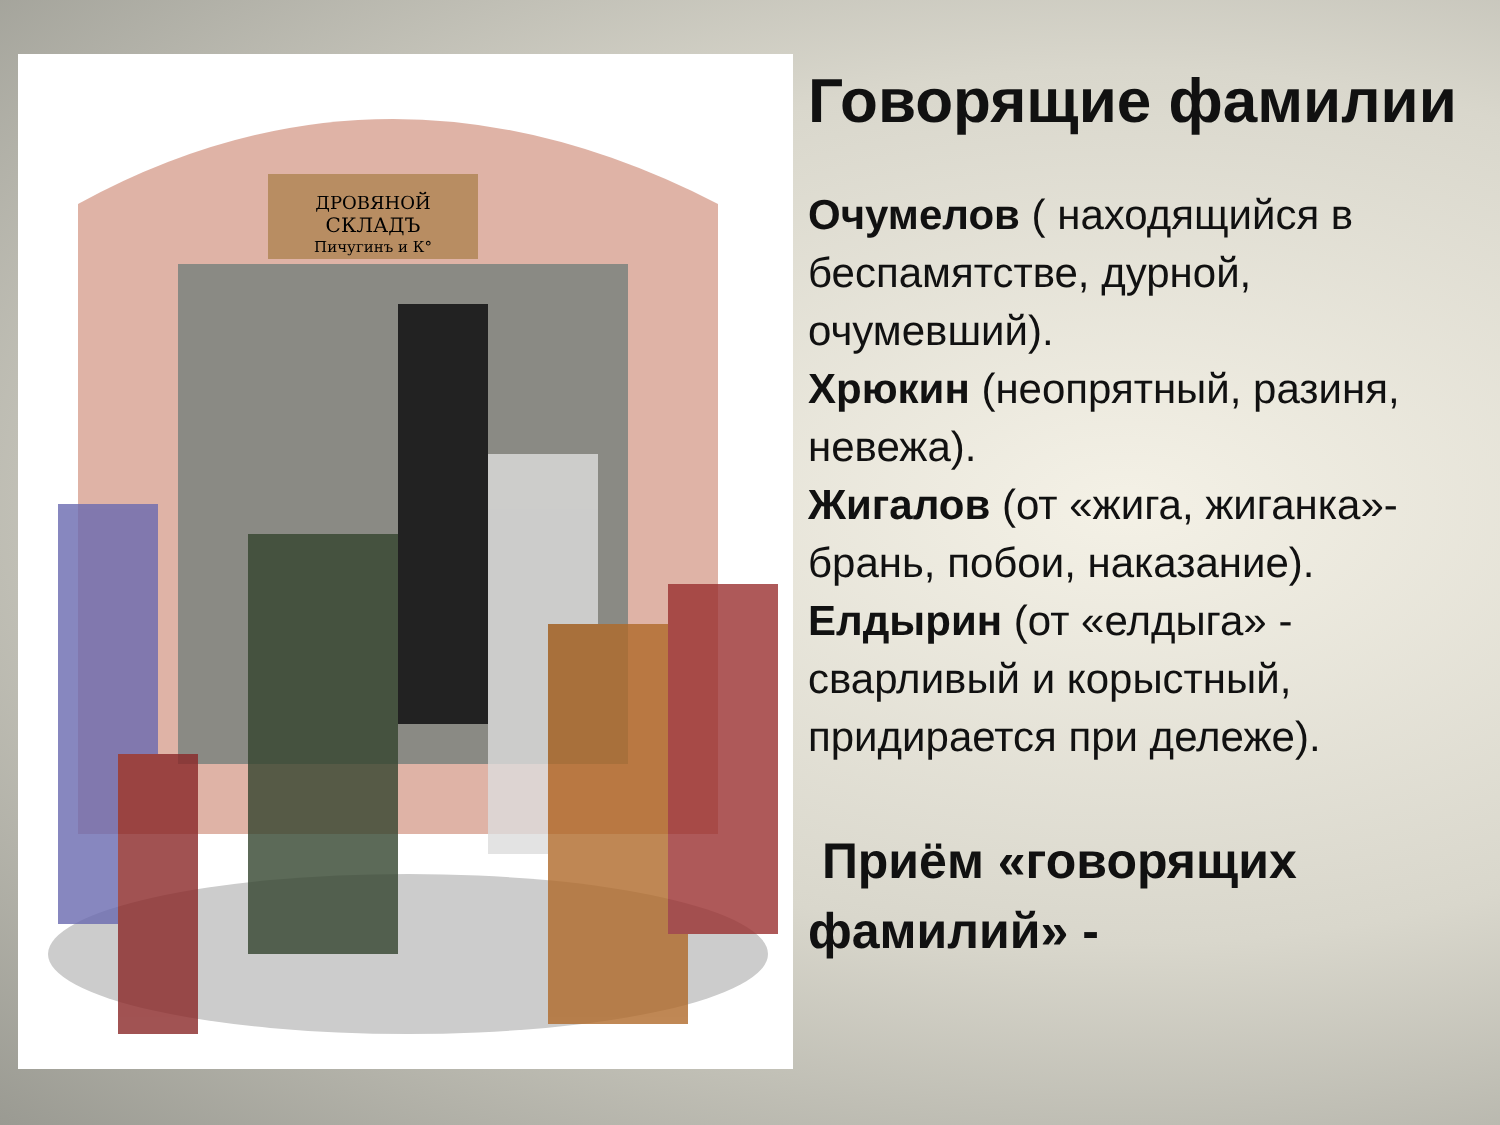ДРОВЯНОЙ
СКЛАДЪ
Пичугинъ и К°
Говорящие фамилии
Очумелов ( находящийся в беспамятстве, дурной, очумевший).
Хрюкин (неопрятный, разиня, невежа).
Жигалов (от «жига, жиганка»- брань, побои, наказание).
Елдырин (от «елдыга» - сварливый и корыстный, придирается при дележе).
Приём «говорящих фамилий» -